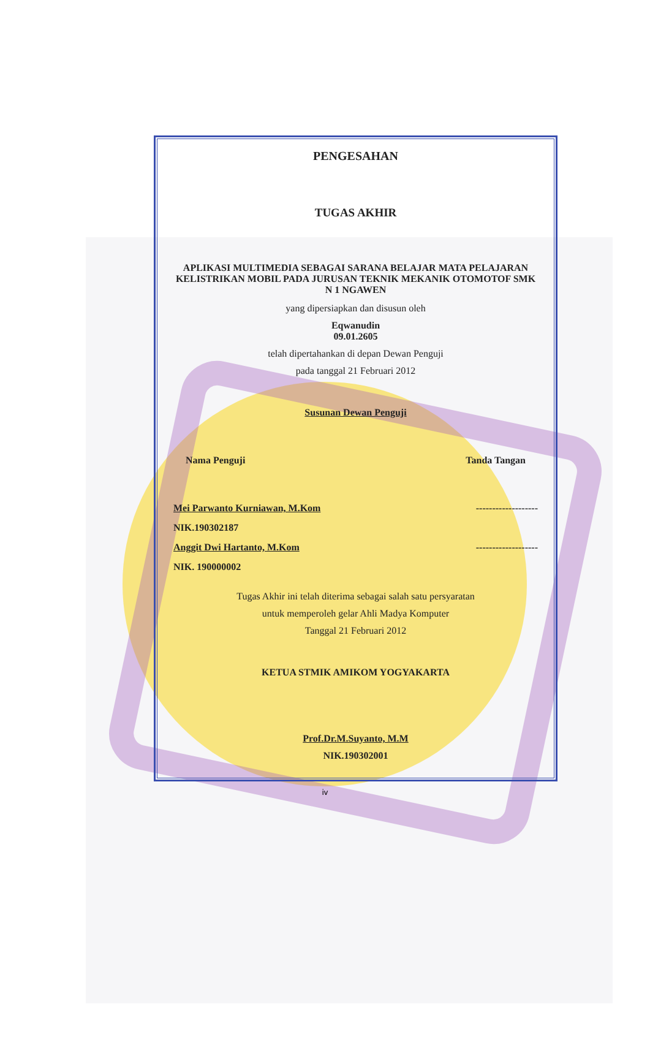PENGESAHAN
TUGAS AKHIR
APLIKASI MULTIMEDIA SEBAGAI SARANA BELAJAR MATA PELAJARAN KELISTRIKAN MOBIL PADA JURUSAN TEKNIK MEKANIK OTOMOTOF SMK N 1 NGAWEN
yang dipersiapkan dan disusun oleh
Eqwanudin
09.01.2605
telah dipertahankan di depan Dewan Penguji
pada tanggal 21 Februari 2012
Susunan Dewan Penguji
Nama Penguji Tanda Tangan
Mei Parwanto Kurniawan, M.Kom -------------------
NIK.190302187
Anggit Dwi Hartanto, M.Kom -------------------
NIK. 190000002
Tugas Akhir ini telah diterima sebagai salah satu persyaratan
untuk memperoleh gelar Ahli Madya Komputer
Tanggal 21 Februari 2012
KETUA STMIK AMIKOM YOGYAKARTA
Prof.Dr.M.Suyanto, M.M
NIK.190302001
iv